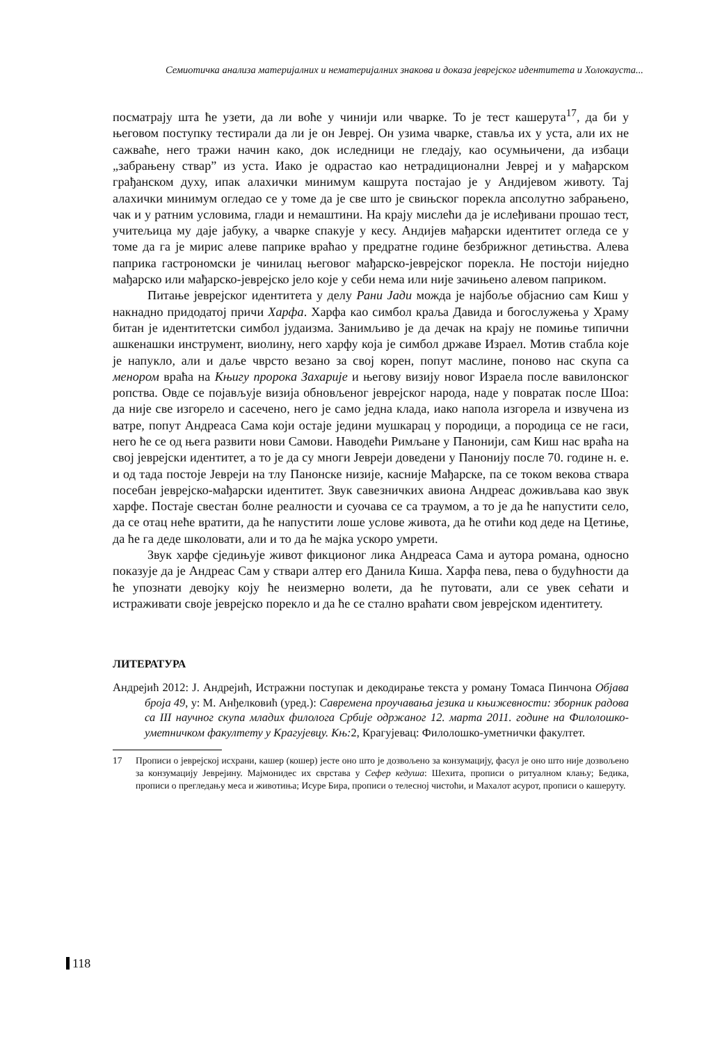Семиотичка анализа материјалних и нематеријалних знакова и доказа јеврејског идентитета и Холокауста...
посматрају шта ће узети, да ли воће у чинији или чварке. То је тест кашерута<sup>17</sup>, да би у његовом поступку тестирали да ли је он Јевреј. Он узима чварке, ставља их у уста, али их не сажваће, него тражи начин како, док иследници не гледају, као осумњичени, да избаци „забрањену ствар” из уста. Иако је одрастао као нетрадиционални Јевреј и у мађарском грађанском духу, ипак алахички минимум кашрута постајао је у Андијевом животу. Тај алахички минимум огледао се у томе да је све што је свињског порекла апсолутно забрањено, чак и у ратним условима, глади и немаштини. На крају мислећи да је ислеђивани прошао тест, учитељица му даје јабуку, а чварке спакује у кесу. Андијев мађарски идентитет огледа се у томе да га је мирис алеве паприке враћао у предратне године безбрижног детињства. Алева паприка гастрономски је чинилац његовог мађарско-јеврејског порекла. Не постоји ниједно мађарско или мађарско-јеврејско јело које у себи нема или није зачињено алевом паприком.
Питање јеврејског идентитета у делу Рани Јади можда је најбоље објаснио сам Киш у накнадно придодатој причи Харфа. Харфа као симбол краља Давида и богослужења у Храму битан је идентитетски симбол јудаизма. Занимљиво је да дечак на крају не помиње типични ашкенашки инструмент, виолину, него харфу која је симбол државе Израел. Мотив стабла које је напукло, али и даље чврсто везано за свој корен, попут маслине, поново нас скупа са менором враћа на Књигу пророка Захарије и његову визију новог Израела после вавилонског ропства. Овде се појављује визија обновљеног јеврејског народа, наде у повратак после Шоа: да није све изгорело и сасечено, него је само једна клада, иако напола изгорела и извучена из ватре, попут Андреаса Сама који остаје једини мушкарац у породици, а породица се не гаси, него ће се од њега развити нови Самови. Наводећи Римљане у Панонији, сам Киш нас враћа на свој јеврејски идентитет, а то је да су многи Јевреји доведени у Панонију после 70. године н. е. и од тада постоје Јевреји на тлу Панонске низије, касније Мађарске, па се током векова ствара посебан јеврејско-мађарски идентитет. Звук савезничких авиона Андреас доживљава као звук харфе. Постаје свестан болне реалности и суочава се са траумом, а то је да ће напустити село, да се отац неће вратити, да ће напустити лоше услове живота, да ће отићи код деде на Цетиње, да ће га деде школовати, али и то да ће мајка ускоро умрети.
Звук харфе сједињује живот фикционог лика Андреаса Сама и аутора романа, односно показује да је Андреас Сам у ствари алтер его Данила Киша. Харфа пева, пева о будућности да ће упознати девојку коју ће неизмерно волети, да ће путовати, али се увек сећати и истраживати своје јеврејско порекло и да ће се стално враћати свом јеврејском идентитету.
ЛИТЕРАТУРА
Андрејић 2012: Ј. Андрејић, Истражни поступак и декодирање текста у роману Томаса Пинчона Објава броја 49, у: М. Анђелковић (уред.): Савремена проучавања језика и књижевности: зборник радова са III научног скупа младих филолога Србије одржаног 12. марта 2011. године на Филолошко-уметничком факултету у Крагујевцу. Књ: 2, Крагујевац: Филолошко-уметнички факултет.
17 Прописи о јеврејској исхрани, кашер (кошер) јесте оно што је дозвољено за конзумацију, фасул је оно што није дозвољено за конзумацију Јеврејину. Мајмонидес их сврстава у Сефер кедуша: Шехита, прописи о ритуалном клању; Бедика, прописи о прегледању меса и животиња; Исуре Бира, прописи о телесној чистоћи, и Махалот асурот, прописи о кашеруту.
118